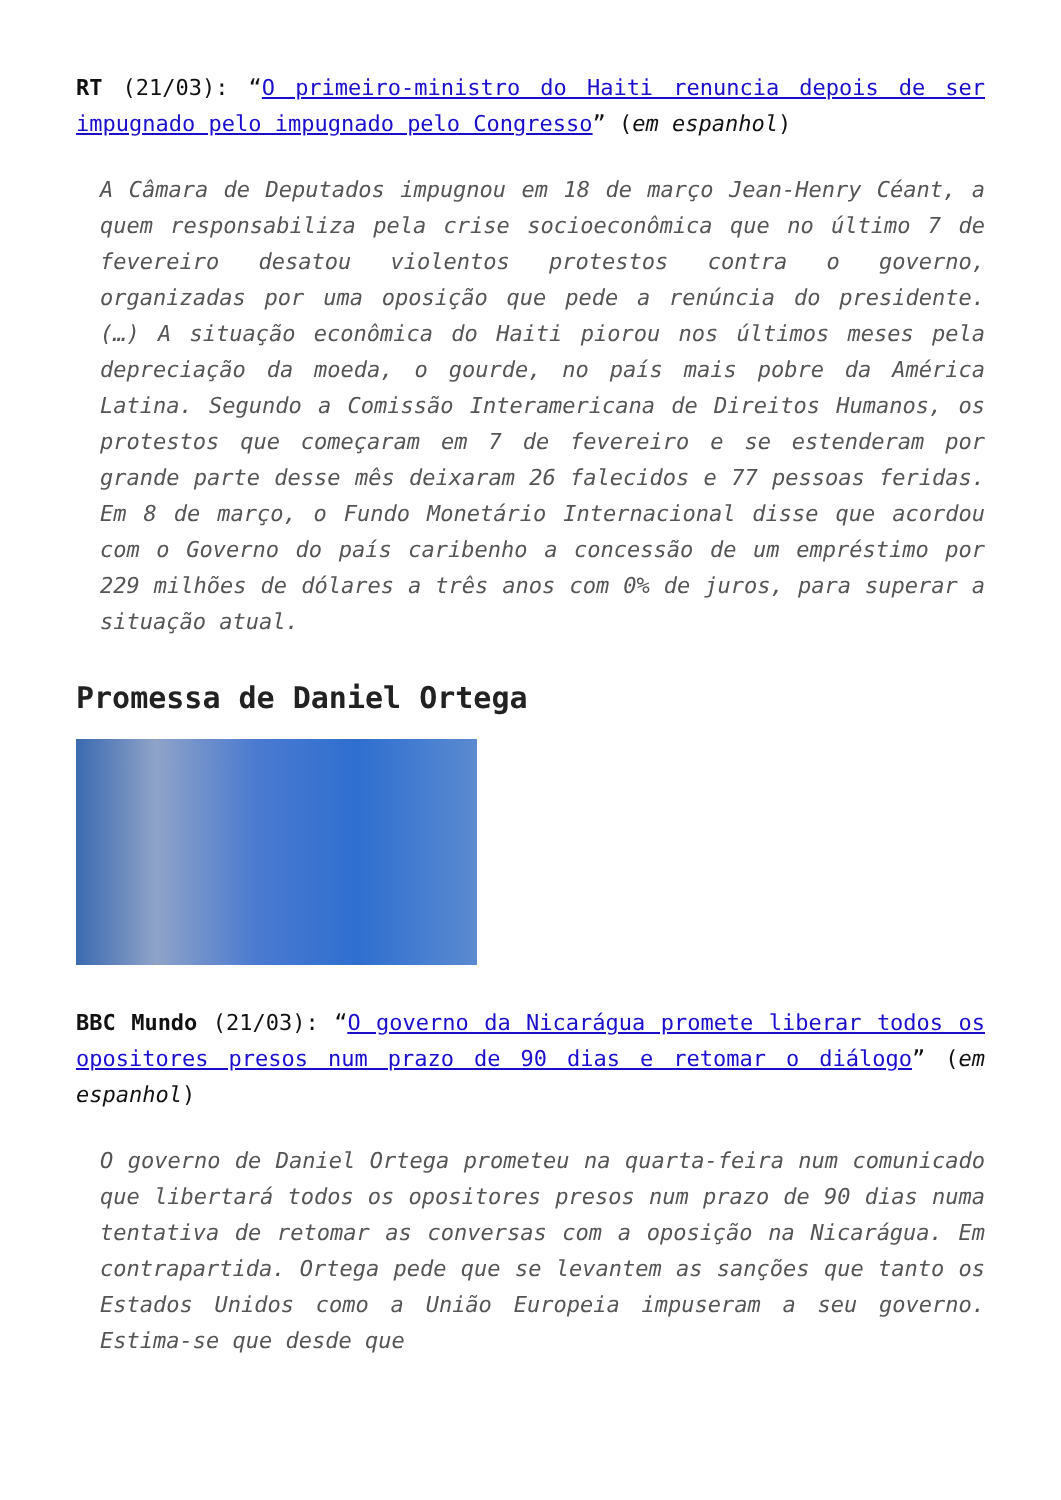RT (21/03): “O primeiro-ministro do Haiti renuncia depois de ser impugnado pelo impugnado pelo Congresso” (em espanhol)
A Câmara de Deputados impugnou em 18 de março Jean-Henry Céant, a quem responsabiliza pela crise socioeconômica que no último 7 de fevereiro desatou violentos protestos contra o governo, organizadas por uma oposição que pede a renúncia do presidente. (…) A situação econômica do Haiti piorou nos últimos meses pela depreciação da moeda, o gourde, no país mais pobre da América Latina. Segundo a Comissão Interamericana de Direitos Humanos, os protestos que começaram em 7 de fevereiro e se estenderam por grande parte desse mês deixaram 26 falecidos e 77 pessoas feridas. Em 8 de março, o Fundo Monetário Internacional disse que acordou com o Governo do país caribenho a concessão de um empréstimo por 229 milhões de dólares a três anos com 0% de juros, para superar a situação atual.
Promessa de Daniel Ortega
BBC Mundo (21/03): “O governo da Nicarágua promete liberar todos os opositores presos num prazo de 90 dias e retomar o diálogo” (em espanhol)
O governo de Daniel Ortega prometeu na quarta-feira num comunicado que libertará todos os opositores presos num prazo de 90 dias numa tentativa de retomar as conversas com a oposição na Nicarágua. Em contrapartida. Ortega pede que se levantem as sanções que tanto os Estados Unidos como a União Europeia impuseram a seu governo. Estima-se que desde que